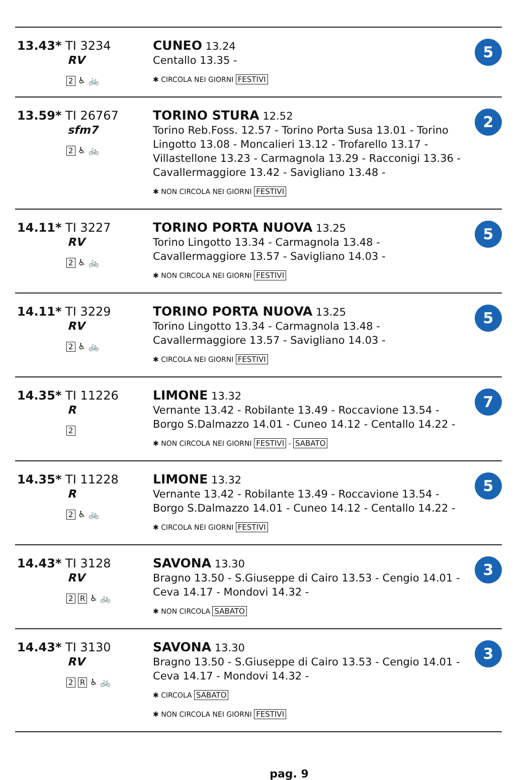| 13.43* TI 3234 RV 2 ♿ 🚲 | CUNEO 13.24 Centallo 13.35 - ✱ CIRCOLA NEI GIORNI FESTIVI | 5 |
| 13.59* TI 26767 sfm7 2 ♿ 🚲 | TORINO STURA 12.52 Torino Reb.Foss. 12.57 - Torino Porta Susa 13.01 - Torino Lingotto 13.08 - Moncalieri 13.12 - Trofarello 13.17 - Villastellone 13.23 - Carmagnola 13.29 - Racconigi 13.36 - Cavallermaggiore 13.42 - Savigliano 13.48 - ✱ NON CIRCOLA NEI GIORNI FESTIVI | 2 |
| 14.11* TI 3227 RV 2 ♿ 🚲 | TORINO PORTA NUOVA 13.25 Torino Lingotto 13.34 - Carmagnola 13.48 - Cavallermaggiore 13.57 - Savigliano 14.03 - ✱ NON CIRCOLA NEI GIORNI FESTIVI | 5 |
| 14.11* TI 3229 RV 2 ♿ 🚲 | TORINO PORTA NUOVA 13.25 Torino Lingotto 13.34 - Carmagnola 13.48 - Cavallermaggiore 13.57 - Savigliano 14.03 - ✱ CIRCOLA NEI GIORNI FESTIVI | 5 |
| 14.35* TI 11226 R 2 | LIMONE 13.32 Vernante 13.42 - Robilante 13.49 - Roccavione 13.54 - Borgo S.Dalmazzo 14.01 - Cuneo 14.12 - Centallo 14.22 - ✱ NON CIRCOLA NEI GIORNI FESTIVI - SABATO | 7 |
| 14.35* TI 11228 R 2 ♿ 🚲 | LIMONE 13.32 Vernante 13.42 - Robilante 13.49 - Roccavione 13.54 - Borgo S.Dalmazzo 14.01 - Cuneo 14.12 - Centallo 14.22 - ✱ CIRCOLA NEI GIORNI FESTIVI | 5 |
| 14.43* TI 3128 RV 2 R ♿ 🚲 | SAVONA 13.30 Bragno 13.50 - S.Giuseppe di Cairo 13.53 - Cengio 14.01 - Ceva 14.17 - Mondovi 14.32 - ✱ NON CIRCOLA SABATO | 3 |
| 14.43* TI 3130 RV 2 R ♿ 🚲 | SAVONA 13.30 Bragno 13.50 - S.Giuseppe di Cairo 13.53 - Cengio 14.01 - Ceva 14.17 - Mondovi 14.32 - ✱ CIRCOLA SABATO ✱ NON CIRCOLA NEI GIORNI FESTIVI | 3 |
pag. 9